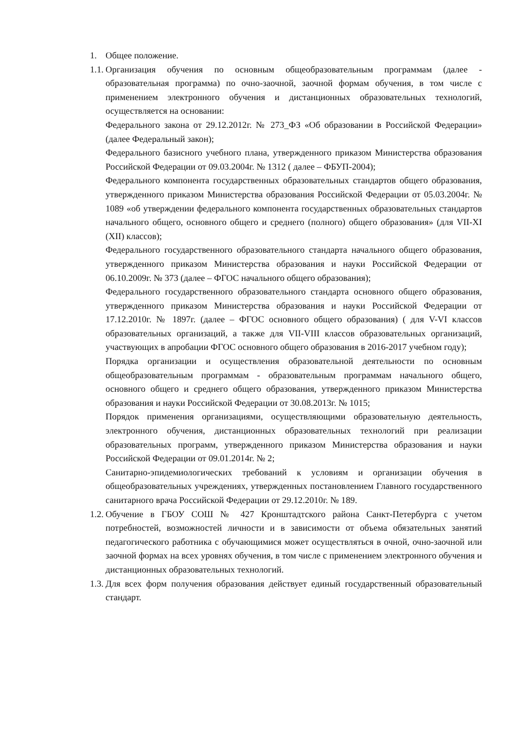1. Общее положение.
1.1.
Организация обучения по основным общеобразовательным программам (далее - образовательная программа) по очно-заочной, заочной формам обучения, в том числе с применением электронного обучения и дистанционных образовательных технологий, осуществляется на основании:
Федерального закона от 29.12.2012г. № 273_ФЗ «Об образовании в Российской Федерации» (далее Федеральный закон);
Федерального базисного учебного плана, утвержденного приказом Министерства образования Российской Федерации от 09.03.2004г. № 1312 ( далее – ФБУП-2004);
Федерального компонента государственных образовательных стандартов общего образования, утвержденного приказом Министерства образования Российской Федерации от 05.03.2004г. № 1089 «об утверждении федерального компонента государственных образовательных стандартов начального общего, основного общего и среднего (полного) общего образования» (для VII-XI (XII) классов);
Федерального государственного образовательного стандарта начального общего образования, утвержденного приказом Министерства образования и науки Российской Федерации от 06.10.2009г. № 373 (далее – ФГОС начального общего образования);
Федерального государственного образовательного стандарта основного общего образования, утвержденного приказом Министерства образования и науки Российской Федерации от 17.12.2010г. № 1897г. (далее – ФГОС основного общего образования) ( для V-VI классов образовательных организаций, а также для VII-VIII классов образовательных организаций, участвующих в апробации ФГОС основного общего образования в 2016-2017 учебном году);
Порядка организации и осуществления образовательной деятельности по основным общеобразовательным программам - образовательным программам начального общего, основного общего и среднего общего образования, утвержденного приказом Министерства образования и науки Российской Федерации от 30.08.2013г. № 1015;
Порядок применения организациями, осуществляющими образовательную деятельность, электронного обучения, дистанционных образовательных технологий при реализации образовательных программ, утвержденного приказом Министерства образования и науки Российской Федерации от 09.01.2014г. № 2;
Санитарно-эпидемиологических требований к условиям и организации обучения в общеобразовательных учреждениях, утвержденных постановлением Главного государственного санитарного врача Российской Федерации от 29.12.2010г. № 189.
1.2.
Обучение в ГБОУ СОШ № 427 Кронштадтского района Санкт-Петербурга с учетом потребностей, возможностей личности и в зависимости от объема обязательных занятий педагогического работника с обучающимися может осуществляться в очной, очно-заочной или заочной формах на всех уровнях обучения, в том числе с применением электронного обучения и дистанционных образовательных технологий.
1.3.
Для всех форм получения образования действует единый государственный образовательный стандарт.